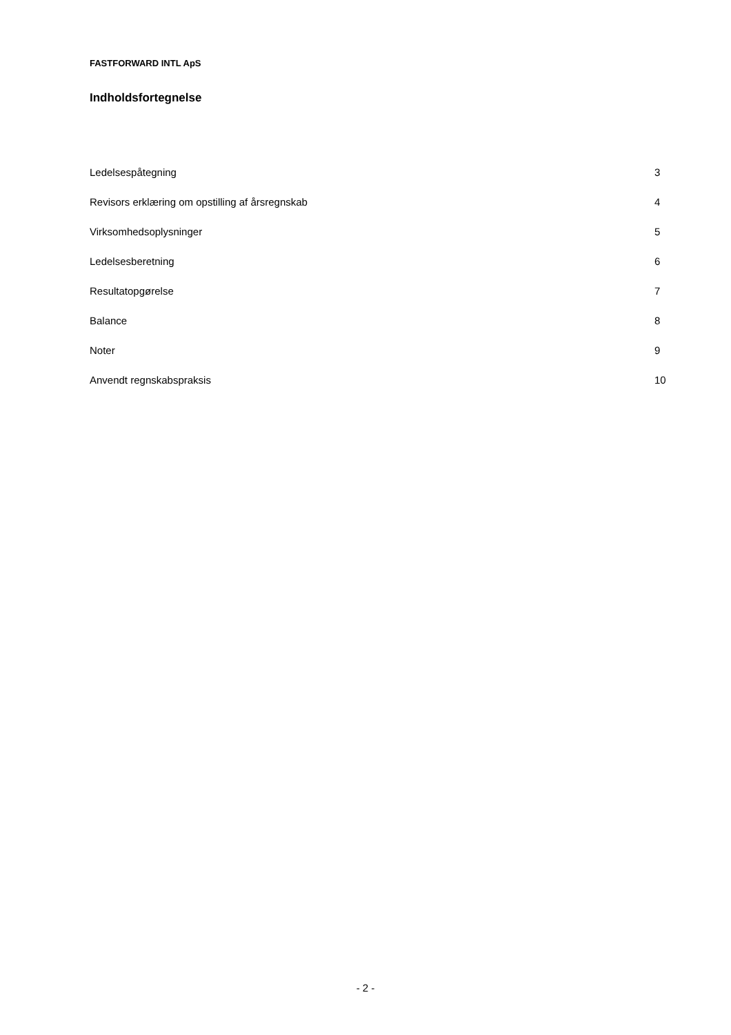FASTFORWARD INTL ApS
Indholdsfortegnelse
| Ledelsespåtegning | 3 |
| Revisors erklæring om opstilling af årsregnskab | 4 |
| Virksomhedsoplysninger | 5 |
| Ledelsesberetning | 6 |
| Resultatopgørelse | 7 |
| Balance | 8 |
| Noter | 9 |
| Anvendt regnskabspraksis | 10 |
- 2 -